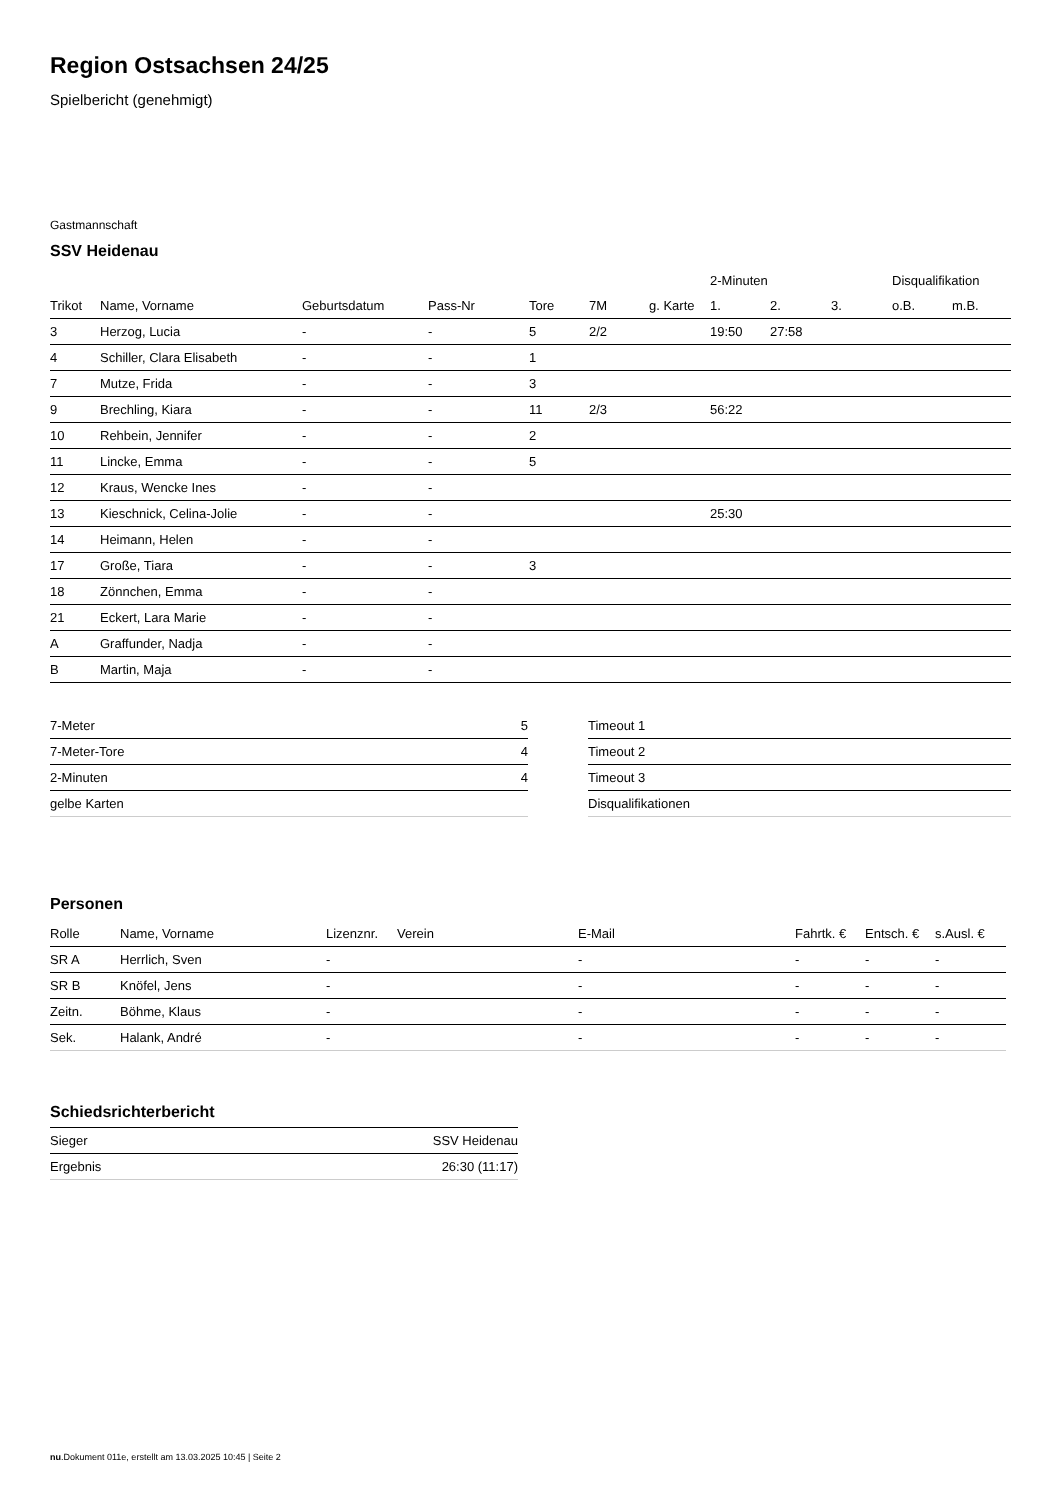Region Ostsachsen 24/25
Spielbericht (genehmigt)
Gastmannschaft
SSV Heidenau
| | | | | | | | 2-Minuten | | | Disqualifikation | |
| --- | --- | --- | --- | --- | --- | --- | --- | --- | --- | --- | --- |
| Trikot | Name, Vorname | Geburtsdatum | Pass-Nr | Tore | 7M | g. Karte | 1. | 2. | 3. | o.B. | m.B. |
| 3 | Herzog, Lucia | - | - | 5 | 2/2 | | 19:50 | 27:58 | | | |
| 4 | Schiller, Clara Elisabeth | - | - | 1 | | | | | | | |
| 7 | Mutze, Frida | - | - | 3 | | | | | | | |
| 9 | Brechling, Kiara | - | - | 11 | 2/3 | | 56:22 | | | | |
| 10 | Rehbein, Jennifer | - | - | 2 | | | | | | | |
| 11 | Lincke, Emma | - | - | 5 | | | | | | | |
| 12 | Kraus, Wencke Ines | - | - | | | | | | | | |
| 13 | Kieschnick, Celina-Jolie | - | - | | | | 25:30 | | | | |
| 14 | Heimann, Helen | - | - | | | | | | | | |
| 17 | Große, Tiara | - | - | 3 | | | | | | | |
| 18 | Zönnchen, Emma | - | - | | | | | | | | |
| 21 | Eckert, Lara Marie | - | - | | | | | | | | |
| A | Graffunder, Nadja | - | - | | | | | | | | |
| B | Martin, Maja | - | - | | | | | | | | |
| 7-Meter | 5 |
| 7-Meter-Tore | 4 |
| 2-Minuten | 4 |
| gelbe Karten | |
| Timeout 1 |
| Timeout 2 |
| Timeout 3 |
| Disqualifikationen |
Personen
| Rolle | Name, Vorname | Lizenznr. | Verein | E-Mail | Fahrtk. € | Entsch. € | s.Ausl. € |
| --- | --- | --- | --- | --- | --- | --- | --- |
| SR A | Herrlich, Sven | - | | - | - | - | - |
| SR B | Knöfel, Jens | - | | - | - | - | - |
| Zeitn. | Böhme, Klaus | - | | - | - | - | - |
| Sek. | Halank, André | - | | - | - | - | - |
Schiedsrichterbericht
| Sieger | SSV Heidenau |
| Ergebnis | 26:30 (11:17) |
nu.Dokument 011e, erstellt am 13.03.2025 10:45 | Seite 2